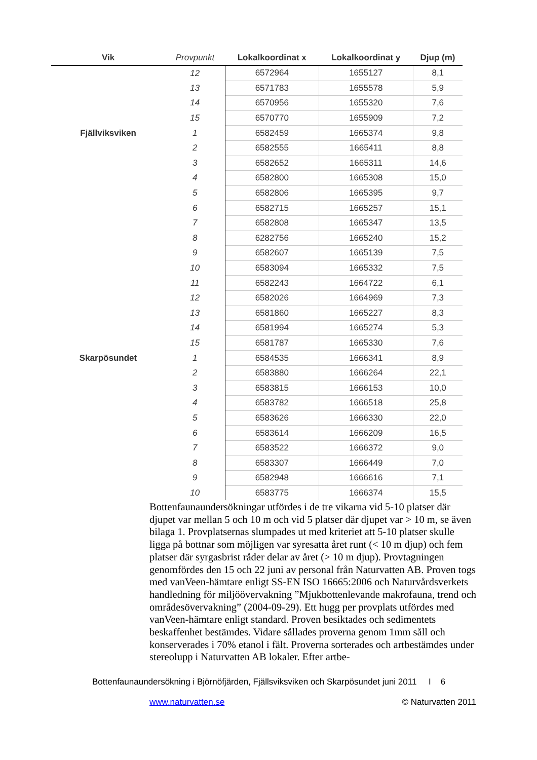| Vik | Provpunkt | Lokalkoordinat x | Lokalkoordinat y | Djup (m) |
| --- | --- | --- | --- | --- |
| | 12 | 6572964 | 1655127 | 8,1 |
| | 13 | 6571783 | 1655578 | 5,9 |
| | 14 | 6570956 | 1655320 | 7,6 |
| | 15 | 6570770 | 1655909 | 7,2 |
| Fjällviksviken | 1 | 6582459 | 1665374 | 9,8 |
| | 2 | 6582555 | 1665411 | 8,8 |
| | 3 | 6582652 | 1665311 | 14,6 |
| | 4 | 6582800 | 1665308 | 15,0 |
| | 5 | 6582806 | 1665395 | 9,7 |
| | 6 | 6582715 | 1665257 | 15,1 |
| | 7 | 6582808 | 1665347 | 13,5 |
| | 8 | 6282756 | 1665240 | 15,2 |
| | 9 | 6582607 | 1665139 | 7,5 |
| | 10 | 6583094 | 1665332 | 7,5 |
| | 11 | 6582243 | 1664722 | 6,1 |
| | 12 | 6582026 | 1664969 | 7,3 |
| | 13 | 6581860 | 1665227 | 8,3 |
| | 14 | 6581994 | 1665274 | 5,3 |
| | 15 | 6581787 | 1665330 | 7,6 |
| Skarpösundet | 1 | 6584535 | 1666341 | 8,9 |
| | 2 | 6583880 | 1666264 | 22,1 |
| | 3 | 6583815 | 1666153 | 10,0 |
| | 4 | 6583782 | 1666518 | 25,8 |
| | 5 | 6583626 | 1666330 | 22,0 |
| | 6 | 6583614 | 1666209 | 16,5 |
| | 7 | 6583522 | 1666372 | 9,0 |
| | 8 | 6583307 | 1666449 | 7,0 |
| | 9 | 6582948 | 1666616 | 7,1 |
| | 10 | 6583775 | 1666374 | 15,5 |
Bottenfaunaundersökningar utfördes i de tre vikarna vid 5-10 platser där djupet var mellan 5 och 10 m och vid 5 platser där djupet var > 10 m, se även bilaga 1. Provplatsernas slumpades ut med kriteriet att 5-10 platser skulle ligga på bottnar som möjligen var syresatta året runt (< 10 m djup) och fem platser där syrgasbrist råder delar av året (> 10 m djup). Provtagningen genomfördes den 15 och 22 juni av personal från Naturvatten AB. Proven togs med vanVeen-hämtare enligt SS-EN ISO 16665:2006 och Naturvårdsverkets handledning för miljöövervakning ”Mjukbottenlevande makrofauna, trend och områdesövervakning” (2004-09-29). Ett hugg per provplats utfördes med vanVeen-hämtare enligt standard. Proven besiktades och sedimentets beskaffenhet bestämdes. Vidare sållades proverna genom 1mm såll och konserverades i 70% etanol i fält. Proverna sorterades och artbestämdes under stereolupp i Naturvatten AB lokaler. Efter artbe-
Bottenfaunaundersökning i Björnöfjärden, Fjällsviksviken och Skarpösundet juni 2011 I 6
www.naturvatten.se © Naturvatten 2011